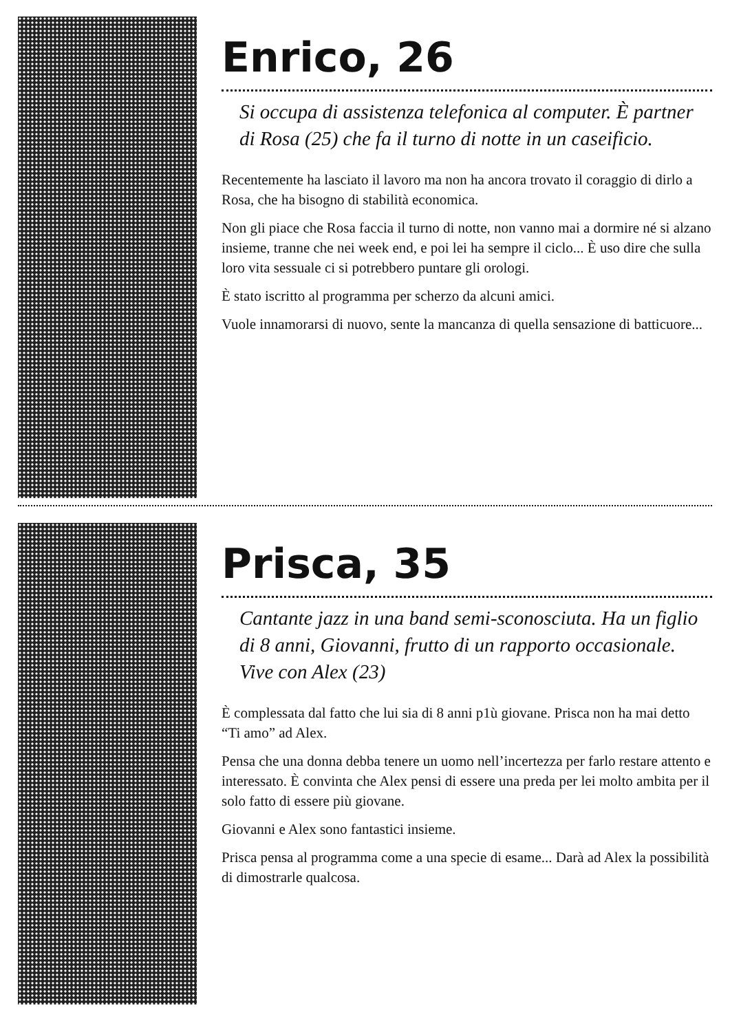Enrico, 26
Si occupa di assistenza telefonica al computer. È partner di Rosa (25) che fa il turno di notte in un caseificio.
Recentemente ha lasciato il lavoro ma non ha ancora trovato il coraggio di dirlo a Rosa, che ha bisogno di stabilità economica.
Non gli piace che Rosa faccia il turno di notte, non vanno mai a dormire né si alzano insieme, tranne che nei week end, e poi lei ha sempre il ciclo... È uso dire che sulla loro vita sessuale ci si potrebbero puntare gli orologi.
È stato iscritto al programma per scherzo da alcuni amici.
Vuole innamorarsi di nuovo, sente la mancanza di quella sensazione di batticuore...
Prisca, 35
Cantante jazz in una band semi-sconosciuta. Ha un figlio di 8 anni, Giovanni, frutto di un rapporto occasionale. Vive con Alex (23)
È complessata dal fatto che lui sia di 8 anni p1ù giovane. Prisca non ha mai detto “Ti amo” ad Alex.
Pensa che una donna debba tenere un uomo nell’incertezza per farlo restare attento e interessato. È convinta che Alex pensi di essere una preda per lei molto ambita per il solo fatto di essere più giovane.
Giovanni e Alex sono fantastici insieme.
Prisca pensa al programma come a una specie di esame... Darà ad Alex la possibilità di dimostrarle qualcosa.